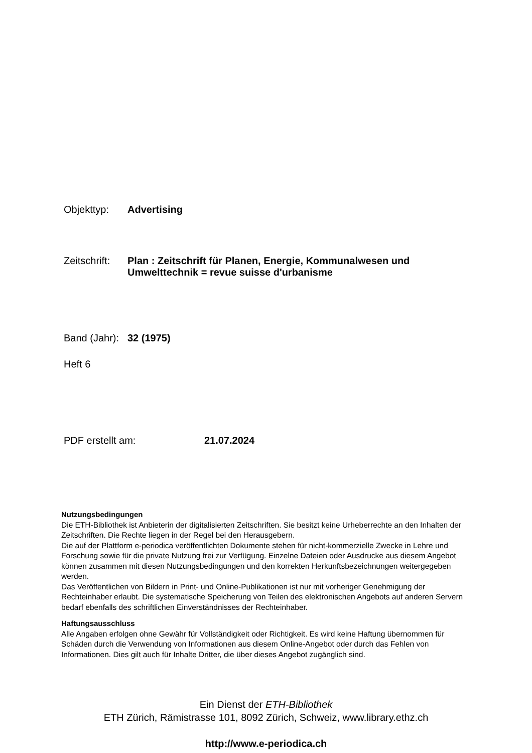Objekttyp: Advertising
Zeitschrift: Plan : Zeitschrift für Planen, Energie, Kommunalwesen und Umwelttechnik = revue suisse d'urbanisme
Band (Jahr): 32 (1975)
Heft 6
PDF erstellt am: 21.07.2024
Nutzungsbedingungen
Die ETH-Bibliothek ist Anbieterin der digitalisierten Zeitschriften. Sie besitzt keine Urheberrechte an den Inhalten der Zeitschriften. Die Rechte liegen in der Regel bei den Herausgebern.
Die auf der Plattform e-periodica veröffentlichten Dokumente stehen für nicht-kommerzielle Zwecke in Lehre und Forschung sowie für die private Nutzung frei zur Verfügung. Einzelne Dateien oder Ausdrucke aus diesem Angebot können zusammen mit diesen Nutzungsbedingungen und den korrekten Herkunftsbezeichnungen weitergegeben werden.
Das Veröffentlichen von Bildern in Print- und Online-Publikationen ist nur mit vorheriger Genehmigung der Rechteinhaber erlaubt. Die systematische Speicherung von Teilen des elektronischen Angebots auf anderen Servern bedarf ebenfalls des schriftlichen Einverständnisses der Rechteinhaber.
Haftungsausschluss
Alle Angaben erfolgen ohne Gewähr für Vollständigkeit oder Richtigkeit. Es wird keine Haftung übernommen für Schäden durch die Verwendung von Informationen aus diesem Online-Angebot oder durch das Fehlen von Informationen. Dies gilt auch für Inhalte Dritter, die über dieses Angebot zugänglich sind.
Ein Dienst der ETH-Bibliothek
ETH Zürich, Rämistrasse 101, 8092 Zürich, Schweiz, www.library.ethz.ch
http://www.e-periodica.ch